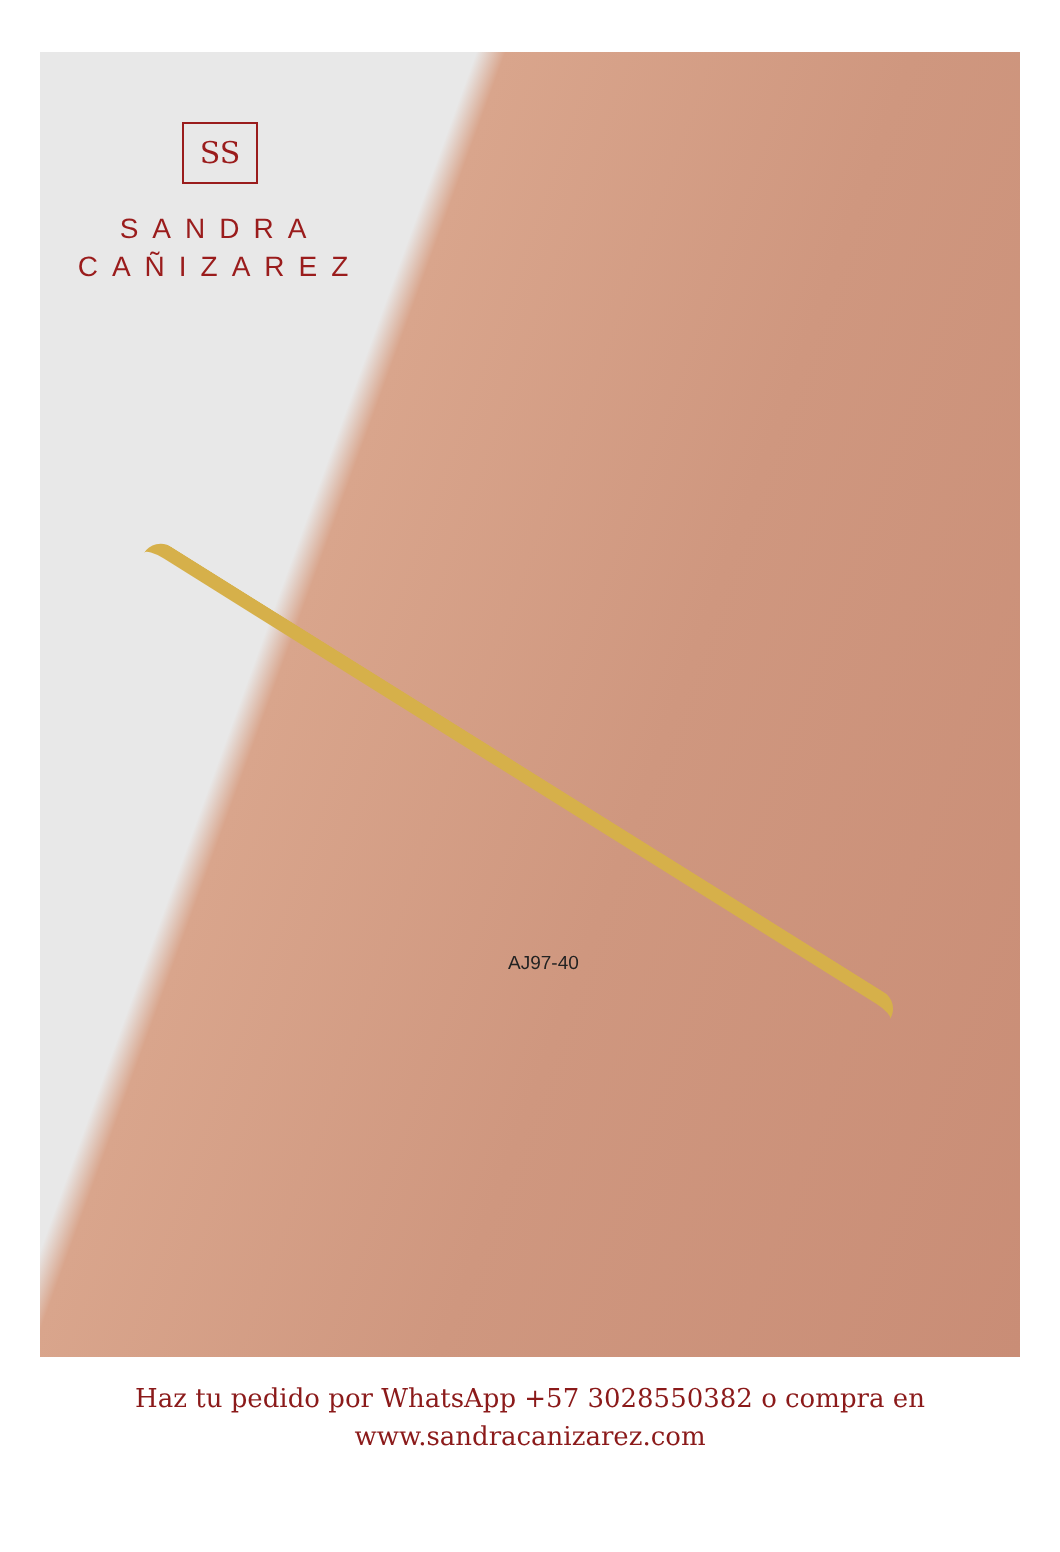SS
SANDRA
CAÑIZAREZ
AJ97-40
Haz tu pedido por WhatsApp +57 3028550382 o compra en
www.sandracanizarez.com